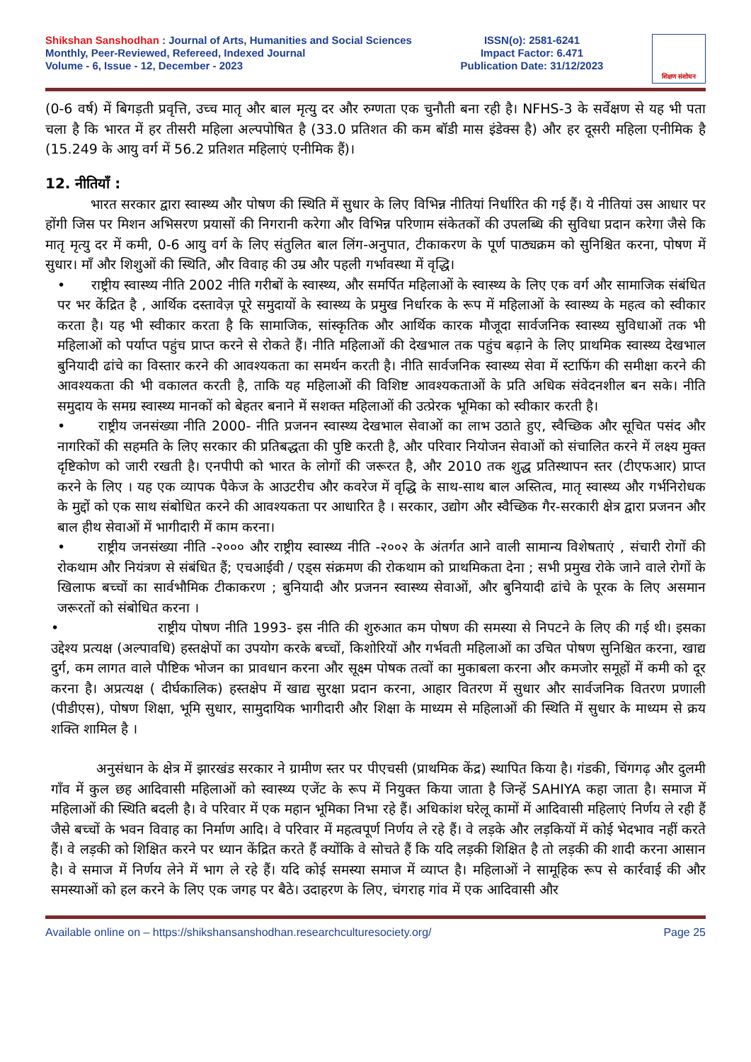Shikshan Sanshodhan : Journal of Arts, Humanities and Social Sciences
Monthly, Peer-Reviewed, Refereed, Indexed Journal
Volume - 6, Issue - 12, December - 2023
ISSN(o): 2581-6241
Impact Factor: 6.471
Publication Date: 31/12/2023
शिक्षण संशोधन
(0-6 वर्ष) में बिगड़ती प्रवृत्ति, उच्च मातृ और बाल मृत्यु दर और रुग्णता एक चुनौती बना रही है। NFHS-3 के सर्वेक्षण से यह भी पता चला है कि भारत में हर तीसरी महिला अल्पपोषित है (33.0 प्रतिशत की कम बॉडी मास इंडेक्स है) और हर दूसरी महिला एनीमिक है (15.249 के आयु वर्ग में 56.2 प्रतिशत महिलाएं एनीमिक हैं)।
12. नीतियाँ :
भारत सरकार द्वारा स्वास्थ्य और पोषण की स्थिति में सुधार के लिए विभिन्न नीतियां निर्धारित की गई हैं। ये नीतियां उस आधार पर होंगी जिस पर मिशन अभिसरण प्रयासों की निगरानी करेगा और विभिन्न परिणाम संकेतकों की उपलब्धि की सुविधा प्रदान करेगा जैसे कि मातृ मृत्यु दर में कमी, 0-6 आयु वर्ग के लिए संतुलित बाल लिंग-अनुपात, टीकाकरण के पूर्ण पाठ्यक्रम को सुनिश्चित करना, पोषण में सुधार। माँ और शिशुओं की स्थिति, और विवाह की उम्र और पहली गर्भावस्था में वृद्धि।
• राष्ट्रीय स्वास्थ्य नीति 2002 नीति गरीबों के स्वास्थ्य, और समर्पित महिलाओं के स्वास्थ्य के लिए एक वर्ग और सामाजिक संबंधित पर भर केंद्रित है , आर्थिक दस्तावेज़ पूरे समुदायों के स्वास्थ्य के प्रमुख निर्धारक के रूप में महिलाओं के स्वास्थ्य के महत्व को स्वीकार करता है। यह भी स्वीकार करता है कि सामाजिक, सांस्कृतिक और आर्थिक कारक मौजूदा सार्वजनिक स्वास्थ्य सुविधाओं तक भी महिलाओं को पर्याप्त पहुंच प्राप्त करने से रोकते हैं। नीति महिलाओं की देखभाल तक पहुंच बढ़ाने के लिए प्राथमिक स्वास्थ्य देखभाल बुनियादी ढांचे का विस्तार करने की आवश्यकता का समर्थन करती है। नीति सार्वजनिक स्वास्थ्य सेवा में स्टाफिंग की समीक्षा करने की आवश्यकता की भी वकालत करती है, ताकि यह महिलाओं की विशिष्ट आवश्यकताओं के प्रति अधिक संवेदनशील बन सके। नीति समुदाय के समग्र स्वास्थ्य मानकों को बेहतर बनाने में सशक्त महिलाओं की उत्प्रेरक भूमिका को स्वीकार करती है।
• राष्ट्रीय जनसंख्या नीति 2000- नीति प्रजनन स्वास्थ्य देखभाल सेवाओं का लाभ उठाते हुए, स्वैच्छिक और सूचित पसंद और नागरिकों की सहमति के लिए सरकार की प्रतिबद्धता की पुष्टि करती है, और परिवार नियोजन सेवाओं को संचालित करने में लक्ष्य मुक्त दृष्टिकोण को जारी रखती है। एनपीपी को भारत के लोगों की जरूरत है, और 2010 तक शुद्ध प्रतिस्थापन स्तर (टीएफआर) प्राप्त करने के लिए । यह एक व्यापक पैकेज के आउटरीच और कवरेज में वृद्धि के साथ-साथ बाल अस्तित्व, मातृ स्वास्थ्य और गर्भनिरोधक के मुद्दों को एक साथ संबोधित करने की आवश्यकता पर आधारित है । सरकार, उद्योग और स्वैच्छिक गैर-सरकारी क्षेत्र द्वारा प्रजनन और बाल हीथ सेवाओं में भागीदारी में काम करना।
• राष्ट्रीय जनसंख्या नीति -२००० और राष्ट्रीय स्वास्थ्य नीति -२००२ के अंतर्गत आने वाली सामान्य विशेषताएं , संचारी रोगों की रोकथाम और नियंत्रण से संबंधित हैं; एचआईवी / एड्स संक्रमण की रोकथाम को प्राथमिकता देना ; सभी प्रमुख रोके जाने वाले रोगों के खिलाफ बच्चों का सार्वभौमिक टीकाकरण ; बुनियादी और प्रजनन स्वास्थ्य सेवाओं, और बुनियादी ढांचे के पूरक के लिए असमान जरूरतों को संबोधित करना ।
• राष्ट्रीय पोषण नीति 1993- इस नीति की शुरुआत कम पोषण की समस्या से निपटने के लिए की गई थी। इसका उद्देश्य प्रत्यक्ष (अल्पावधि) हस्तक्षेपों का उपयोग करके बच्चों, किशोरियों और गर्भवती महिलाओं का उचित पोषण सुनिश्चित करना, खाद्य दुर्ग, कम लागत वाले पौष्टिक भोजन का प्रावधान करना और सूक्ष्म पोषक तत्वों का मुकाबला करना और कमजोर समूहों में कमी को दूर करना है। अप्रत्यक्ष ( दीर्घकालिक) हस्तक्षेप में खाद्य सुरक्षा प्रदान करना, आहार वितरण में सुधार और सार्वजनिक वितरण प्रणाली (पीडीएस), पोषण शिक्षा, भूमि सुधार, सामुदायिक भागीदारी और शिक्षा के माध्यम से महिलाओं की स्थिति में सुधार के माध्यम से क्रय शक्ति शामिल है ।
अनुसंधान के क्षेत्र में झारखंड सरकार ने ग्रामीण स्तर पर पीएचसी (प्राथमिक केंद्र) स्थापित किया है। गंडकी, चिंगगढ़ और दुलमी गाँव में कुल छह आदिवासी महिलाओं को स्वास्थ्य एजेंट के रूप में नियुक्त किया जाता है जिन्हें SAHIYA कहा जाता है। समाज में महिलाओं की स्थिति बदली है। वे परिवार में एक महान भूमिका निभा रहे हैं। अधिकांश घरेलू कामों में आदिवासी महिलाएं निर्णय ले रही हैं जैसे बच्चों के भवन विवाह का निर्माण आदि। वे परिवार में महत्वपूर्ण निर्णय ले रहे हैं। वे लड़के और लड़कियों में कोई भेदभाव नहीं करते हैं। वे लड़की को शिक्षित करने पर ध्यान केंद्रित करते हैं क्योंकि वे सोचते हैं कि यदि लड़की शिक्षित है तो लड़की की शादी करना आसान है। वे समाज में निर्णय लेने में भाग ले रहे हैं। यदि कोई समस्या समाज में व्याप्त है। महिलाओं ने सामूहिक रूप से कार्रवाई की और समस्याओं को हल करने के लिए एक जगह पर बैठे। उदाहरण के लिए, चंगराह गांव में एक आदिवासी और
Available online on – https://shikshansanshodhan.researchculturesociety.org/ Page 25